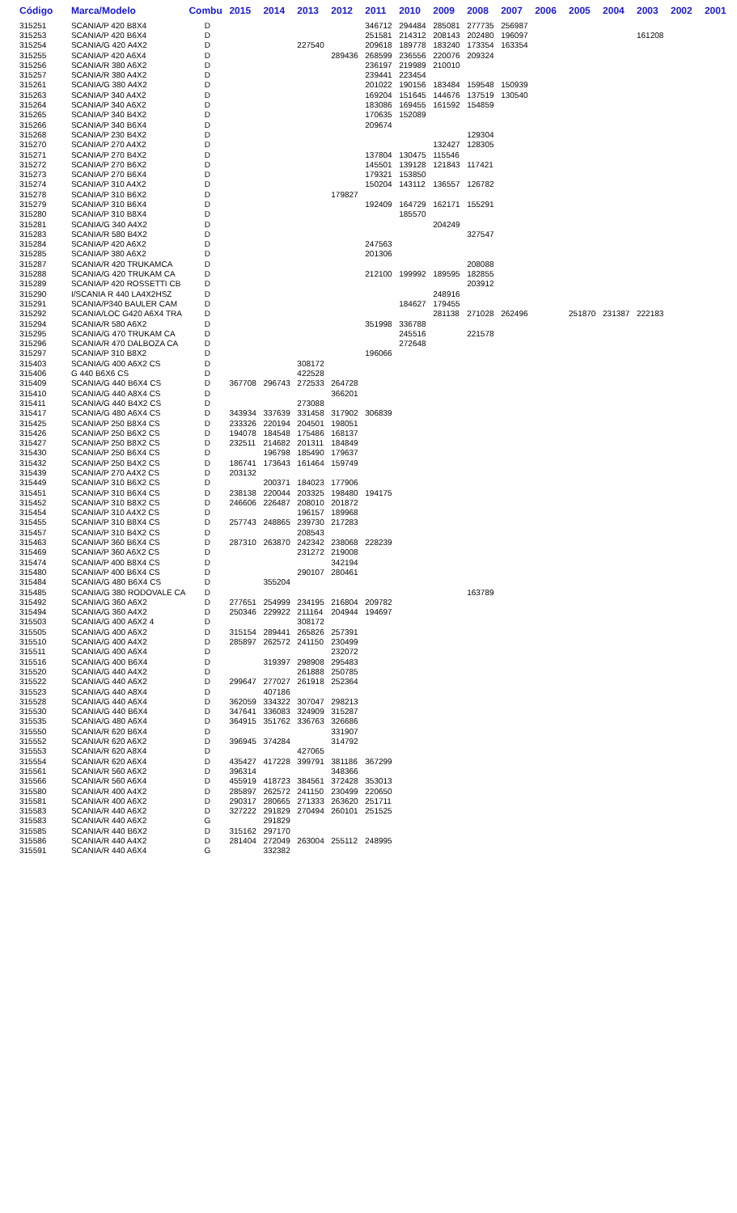| Código | Marca/Modelo | Combu | 2015 | 2014 | 2013 | 2012 | 2011 | 2010 | 2009 | 2008 | 2007 | 2006 | 2005 | 2004 | 2003 | 2002 | 2001 |
| --- | --- | --- | --- | --- | --- | --- | --- | --- | --- | --- | --- | --- | --- | --- | --- | --- | --- |
| 315251 | SCANIA/P 420 B8X4 | D | | | | | 346712 | 294484 | 285081 | 277735 | 256987 | | | | | | |
| 315253 | SCANIA/P 420 B6X4 | D | | | | | 251581 | 214312 | 208143 | 202480 | 196097 | | | | 161208 | | |
| 315254 | SCANIA/G 420 A4X2 | D | | | 227540 | | 209618 | 189778 | 183240 | 173354 | 163354 | | | | | | |
| 315255 | SCANIA/P 420 A6X4 | D | | | | 289436 | 268599 | 236556 | 220076 | 209324 | | | | | | | |
| 315256 | SCANIA/R 380 A6X2 | D | | | | | 236197 | 219989 | 210010 | | | | | | | | |
| 315257 | SCANIA/R 380 A4X2 | D | | | | | 239441 | 223454 | | | | | | | | | |
| 315261 | SCANIA/G 380 A4X2 | D | | | | | 201022 | 190156 | 183484 | 159548 | 150939 | | | | | | |
| 315263 | SCANIA/P 340 A4X2 | D | | | | | 169204 | 151645 | 144676 | 137519 | 130540 | | | | | | |
| 315264 | SCANIA/P 340 A6X2 | D | | | | | 183086 | 169455 | 161592 | 154859 | | | | | | | |
| 315265 | SCANIA/P 340 B4X2 | D | | | | | 170635 | 152089 | | | | | | | | | |
| 315266 | SCANIA/P 340 B6X4 | D | | | | | 209674 | | | | | | | | | | |
| 315268 | SCANIA/P 230 B4X2 | D | | | | | | | | 129304 | | | | | | | |
| 315270 | SCANIA/P 270 A4X2 | D | | | | | | | 132427 | 128305 | | | | | | | |
| 315271 | SCANIA/P 270 B4X2 | D | | | | | 137804 | 130475 | 115546 | | | | | | | | |
| 315272 | SCANIA/P 270 B6X2 | D | | | | | 145501 | 139128 | 121843 | 117421 | | | | | | | |
| 315273 | SCANIA/P 270 B6X4 | D | | | | | 179321 | 153850 | | | | | | | | | |
| 315274 | SCANIA/P 310 A4X2 | D | | | | | 150204 | 143112 | 136557 | 126782 | | | | | | | |
| 315278 | SCANIA/P 310 B6X2 | D | | | | 179827 | | | | | | | | | | | |
| 315279 | SCANIA/P 310 B6X4 | D | | | | | 192409 | 164729 | 162171 | 155291 | | | | | | | |
| 315280 | SCANIA/P 310 B8X4 | D | | | | | | 185570 | | | | | | | | | |
| 315281 | SCANIA/G 340 A4X2 | D | | | | | | | 204249 | | | | | | | | |
| 315283 | SCANIA/R 580 B4X2 | D | | | | | | | | 327547 | | | | | | | |
| 315284 | SCANIA/P 420 A6X2 | D | | | | | 247563 | | | | | | | | | | |
| 315285 | SCANIA/P 380 A6X2 | D | | | | | 201306 | | | | | | | | | | |
| 315287 | SCANIA/R 420 TRUKAMCA | D | | | | | | | | 208088 | | | | | | | |
| 315288 | SCANIA/G 420 TRUKAM CA | D | | | | | 212100 | 199992 | 189595 | 182855 | | | | | | | |
| 315289 | SCANIA/P 420 ROSSETTI CB | D | | | | | | | | 203912 | | | | | | | |
| 315290 | I/SCANIA R 440 LA4X2HSZ | D | | | | | | | 248916 | | | | | | | | |
| 315291 | SCANIA/P340 BAULER CAM | D | | | | | | 184627 | 179455 | | | | | | | | |
| 315292 | SCANIA/LOC G420 A6X4 TRA | D | | | | | | | 281138 | 271028 | 262496 | | 251870 | 231387 | 222183 | | |
| 315294 | SCANIA/R 580 A6X2 | D | | | | | 351998 | 336788 | | | | | | | | | |
| 315295 | SCANIA/G 470 TRUKAM CA | D | | | | | | 245516 | | 221578 | | | | | | | |
| 315296 | SCANIA/R 470 DALBOZA CA | D | | | | | | 272648 | | | | | | | | | |
| 315297 | SCANIA/P 310 B8X2 | D | | | | | 196066 | | | | | | | | | | |
| 315403 | SCANIA/G 400 A6X2 CS | D | | | 308172 | | | | | | | | | | | | |
| 315406 | G 440 B6X6 CS | D | | | 422528 | | | | | | | | | | | | |
| 315409 | SCANIA/G 440 B6X4 CS | D | 367708 | 296743 | 272533 | 264728 | | | | | | | | | | | |
| 315410 | SCANIA/G 440 A8X4 CS | D | | | | 366201 | | | | | | | | | | | |
| 315411 | SCANIA/G 440 B4X2 CS | D | | | 273088 | | | | | | | | | | | | |
| 315417 | SCANIA/G 480 A6X4 CS | D | 343934 | 337639 | 331458 | 317902 | 306839 | | | | | | | | | | |
| 315425 | SCANIA/P 250 B8X4 CS | D | 233326 | 220194 | 204501 | 198051 | | | | | | | | | | | |
| 315426 | SCANIA/P 250 B6X2 CS | D | 194078 | 184548 | 175486 | 168137 | | | | | | | | | | | |
| 315427 | SCANIA/P 250 B8X2 CS | D | 232511 | 214682 | 201311 | 184849 | | | | | | | | | | | |
| 315430 | SCANIA/P 250 B6X4 CS | D | | 196798 | 185490 | 179637 | | | | | | | | | | | |
| 315432 | SCANIA/P 250 B4X2 CS | D | 186741 | 173643 | 161464 | 159749 | | | | | | | | | | | |
| 315439 | SCANIA/P 270 A4X2 CS | D | 203132 | | | | | | | | | | | | | | |
| 315449 | SCANIA/P 310 B6X2 CS | D | | 200371 | 184023 | 177906 | | | | | | | | | | | |
| 315451 | SCANIA/P 310 B6X4 CS | D | 238138 | 220044 | 203325 | 198480 | 194175 | | | | | | | | | | |
| 315452 | SCANIA/P 310 B8X2 CS | D | 246606 | 226487 | 208010 | 201872 | | | | | | | | | | | |
| 315454 | SCANIA/P 310 A4X2 CS | D | | | 196157 | 189968 | | | | | | | | | | | |
| 315455 | SCANIA/P 310 B8X4 CS | D | 257743 | 248865 | 239730 | 217283 | | | | | | | | | | | |
| 315457 | SCANIA/P 310 B4X2 CS | D | | | 208543 | | | | | | | | | | | | |
| 315463 | SCANIA/P 360 B6X4 CS | D | 287310 | 263870 | 242342 | 238068 | 228239 | | | | | | | | | | |
| 315469 | SCANIA/P 360 A6X2 CS | D | | | 231272 | 219008 | | | | | | | | | | | |
| 315474 | SCANIA/P 400 B8X4 CS | D | | | | 342194 | | | | | | | | | | | |
| 315480 | SCANIA/P 400 B6X4 CS | D | | | 290107 | 280461 | | | | | | | | | | | |
| 315484 | SCANIA/G 480 B6X4 CS | D | | 355204 | | | | | | | | | | | | | |
| 315485 | SCANIA/G 380 RODOVALE CA | D | | | | | | | | 163789 | | | | | | | |
| 315492 | SCANIA/G 360 A6X2 | D | 277651 | 254999 | 234195 | 216804 | 209782 | | | | | | | | | | |
| 315494 | SCANIA/G 360 A4X2 | D | 250346 | 229922 | 211164 | 204944 | 194697 | | | | | | | | | | |
| 315503 | SCANIA/G 400 A6X2 4 | D | | | 308172 | | | | | | | | | | | | |
| 315505 | SCANIA/G 400 A6X2 | D | 315154 | 289441 | 265826 | 257391 | | | | | | | | | | | |
| 315510 | SCANIA/G 400 A4X2 | D | 285897 | 262572 | 241150 | 230499 | | | | | | | | | | | |
| 315511 | SCANIA/G 400 A6X4 | D | | | | 232072 | | | | | | | | | | | |
| 315516 | SCANIA/G 400 B6X4 | D | | 319397 | 298908 | 295483 | | | | | | | | | | | |
| 315520 | SCANIA/G 440 A4X2 | D | | | 261888 | 250785 | | | | | | | | | | | |
| 315522 | SCANIA/G 440 A6X2 | D | 299647 | 277027 | 261918 | 252364 | | | | | | | | | | | |
| 315523 | SCANIA/G 440 A8X4 | D | | 407186 | | | | | | | | | | | | | |
| 315528 | SCANIA/G 440 A6X4 | D | 362059 | 334322 | 307047 | 298213 | | | | | | | | | | | |
| 315530 | SCANIA/G 440 B6X4 | D | 347641 | 336083 | 324909 | 315287 | | | | | | | | | | | |
| 315535 | SCANIA/G 480 A6X4 | D | 364915 | 351762 | 336763 | 326686 | | | | | | | | | | | |
| 315550 | SCANIA/R 620 B6X4 | D | | | | 331907 | | | | | | | | | | | |
| 315552 | SCANIA/R 620 A6X2 | D | 396945 | 374284 | | 314792 | | | | | | | | | | | |
| 315553 | SCANIA/R 620 A8X4 | D | | | 427065 | | | | | | | | | | | | |
| 315554 | SCANIA/R 620 A6X4 | D | 435427 | 417228 | 399791 | 381186 | 367299 | | | | | | | | | | |
| 315561 | SCANIA/R 560 A6X2 | D | 396314 | | | 348366 | | | | | | | | | | | |
| 315566 | SCANIA/R 560 A6X4 | D | 455919 | 418723 | 384561 | 372428 | 353013 | | | | | | | | | | |
| 315580 | SCANIA/R 400 A4X2 | D | 285897 | 262572 | 241150 | 230499 | 220650 | | | | | | | | | | |
| 315581 | SCANIA/R 400 A6X2 | D | 290317 | 280665 | 271333 | 263620 | 251711 | | | | | | | | | | |
| 315583 | SCANIA/R 440 A6X2 | D | 327222 | 291829 | 270494 | 260101 | 251525 | | | | | | | | | | |
| 315583 | SCANIA/R 440 A6X2 | G | | 291829 | | | | | | | | | | | | | |
| 315585 | SCANIA/R 440 B6X2 | D | 315162 | 297170 | | | | | | | | | | | | | |
| 315586 | SCANIA/R 440 A4X2 | D | 281404 | 272049 | 263004 | 255112 | 248995 | | | | | | | | | | |
| 315591 | SCANIA/R 440 A6X4 | G | | 332382 | | | | | | | | | | | | | |